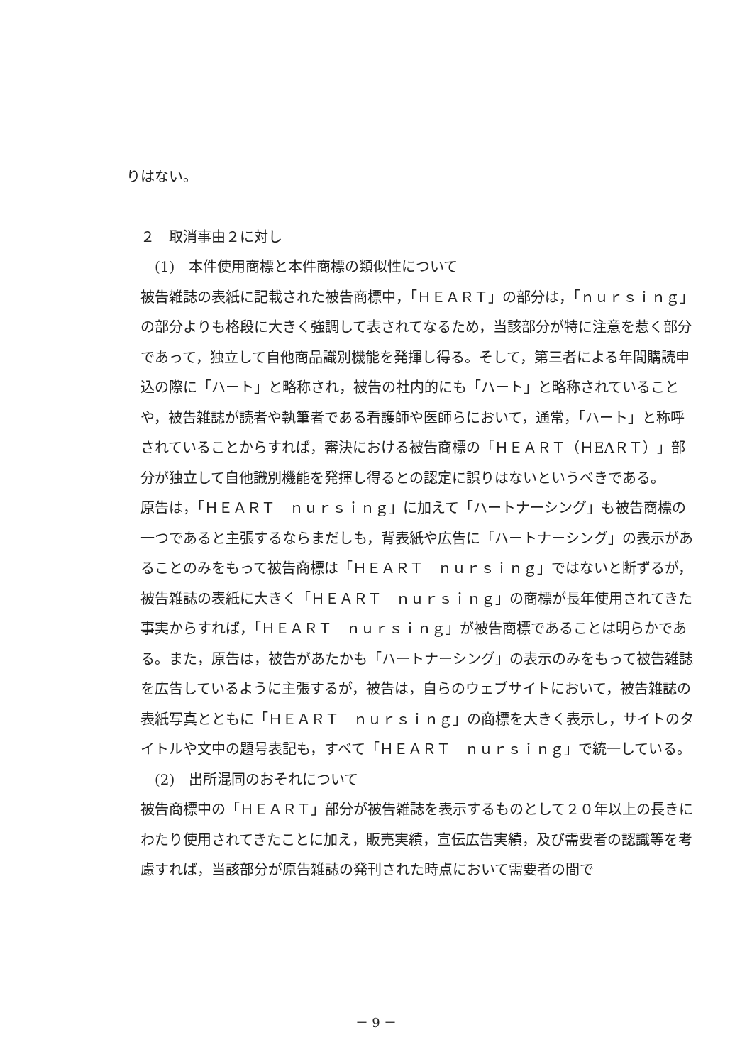りはない。
２　取消事由２に対し
(1)　本件使用商標と本件商標の類似性について
被告雑誌の表紙に記載された被告商標中，「ＨＥＡＲＴ」の部分は，「ｎｕｒｓｉｎｇ」の部分よりも格段に大きく強調して表されてなるため，当該部分が特に注意を惹く部分であって，独立して自他商品識別機能を発揮し得る。そして，第三者による年間購読申込の際に「ハート」と略称され，被告の社内的にも「ハート」と略称されていることや，被告雑誌が読者や執筆者である看護師や医師らにおいて，通常，「ハート」と称呼されていることからすれば，審決における被告商標の「ＨＥＡＲＴ（ＨΕΛＲＴ）」部分が独立して自他識別機能を発揮し得るとの認定に誤りはないというべきである。
原告は，「ＨＥＡＲＴ　ｎｕｒｓｉｎｇ」に加えて「ハートナーシング」も被告商標の一つであると主張するならまだしも，背表紙や広告に「ハートナーシング」の表示があることのみをもって被告商標は「ＨＥＡＲＴ　ｎｕｒｓｉｎｇ」ではないと断ずるが，被告雑誌の表紙に大きく「ＨＥＡＲＴ　ｎｕｒｓｉｎｇ」の商標が長年使用されてきた事実からすれば，「ＨＥＡＲＴ　ｎｕｒｓｉｎｇ」が被告商標であることは明らかである。また，原告は，被告があたかも「ハートナーシング」の表示のみをもって被告雑誌を広告しているように主張するが，被告は，自らのウェブサイトにおいて，被告雑誌の表紙写真とともに「ＨＥＡＲＴ　ｎｕｒｓｉｎｇ」の商標を大きく表示し，サイトのタイトルや文中の題号表記も，すべて「ＨＥＡＲＴ　ｎｕｒｓｉｎｇ」で統一している。
(2)　出所混同のおそれについて
被告商標中の「ＨＥＡＲＴ」部分が被告雑誌を表示するものとして２０年以上の長きにわたり使用されてきたことに加え，販売実績，宣伝広告実績，及び需要者の認識等を考慮すれば，当該部分が原告雑誌の発刊された時点において需要者の間で
－ 9 －